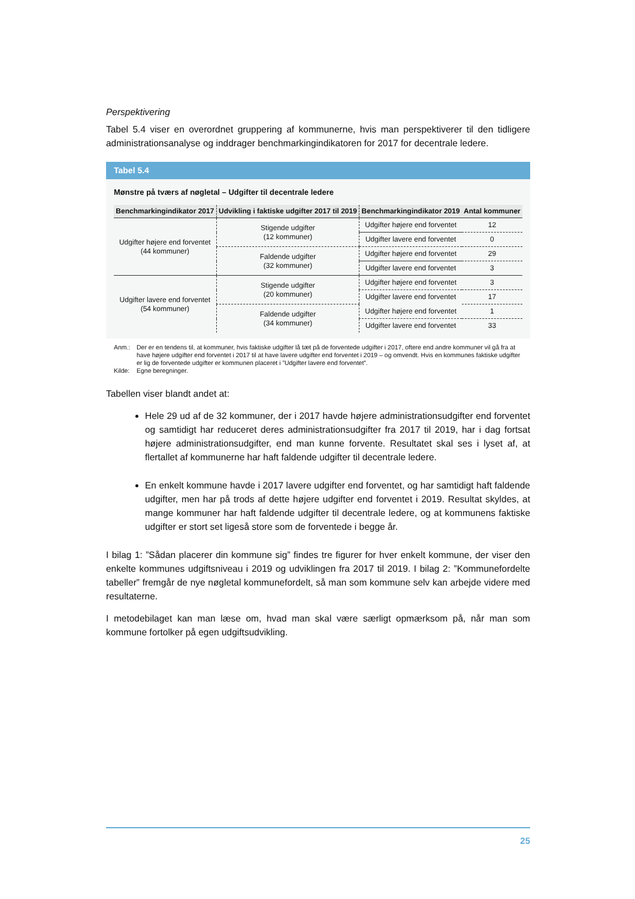Perspektivering
Tabel 5.4 viser en overordnet gruppering af kommunerne, hvis man perspektiverer til den tidligere administrationsanalyse og inddrager benchmarkingindikatoren for 2017 for decentrale ledere.
Tabel 5.4
Mønstre på tværs af nøgletal – Udgifter til decentrale ledere
| Benchmarkingindikator 2017 | Udvikling i faktiske udgifter 2017 til 2019 | Benchmarkingindikator 2019 | Antal kommuner |
| --- | --- | --- | --- |
| Udgifter højere end forventet (44 kommuner) | Stigende udgifter (12 kommuner) | Udgifter højere end forventet | 12 |
| | | Udgifter lavere end forventet | 0 |
| | Faldende udgifter (32 kommuner) | Udgifter højere end forventet | 29 |
| | | Udgifter lavere end forventet | 3 |
| Udgifter lavere end forventet (54 kommuner) | Stigende udgifter (20 kommuner) | Udgifter højere end forventet | 3 |
| | | Udgifter lavere end forventet | 17 |
| | Faldende udgifter (34 kommuner) | Udgifter højere end forventet | 1 |
| | | Udgifter lavere end forventet | 33 |
Anm.: Der er en tendens til, at kommuner, hvis faktiske udgifter lå tæt på de forventede udgifter i 2017, oftere end andre kommuner vil gå fra at have højere udgifter end forventet i 2017 til at have lavere udgifter end forventet i 2019 – og omvendt. Hvis en kommunes faktiske udgifter er lig de forventede udgifter er kommunen placeret i ”Udgifter lavere end forventet”.
Kilde: Egne beregninger.
Tabellen viser blandt andet at:
Hele 29 ud af de 32 kommuner, der i 2017 havde højere administrationsudgifter end forventet og samtidigt har reduceret deres administrationsudgifter fra 2017 til 2019, har i dag fortsat højere administrationsudgifter, end man kunne forvente. Resultatet skal ses i lyset af, at flertallet af kommunerne har haft faldende udgifter til decentrale ledere.
En enkelt kommune havde i 2017 lavere udgifter end forventet, og har samtidigt haft faldende udgifter, men har på trods af dette højere udgifter end forventet i 2019. Resultat skyldes, at mange kommuner har haft faldende udgifter til decentrale ledere, og at kommunens faktiske udgifter er stort set ligeså store som de forventede i begge år.
I bilag 1: ”Sådan placerer din kommune sig” findes tre figurer for hver enkelt kommune, der viser den enkelte kommunes udgiftsniveau i 2019 og udviklingen fra 2017 til 2019. I bilag 2: ”Kommunefordelte tabeller” fremgår de nye nøgletal kommunefordelt, så man som kommune selv kan arbejde videre med resultaterne.
I metodebilaget kan man læse om, hvad man skal være særligt opmærksom på, når man som kommune fortolker på egen udgiftsudvikling.
25